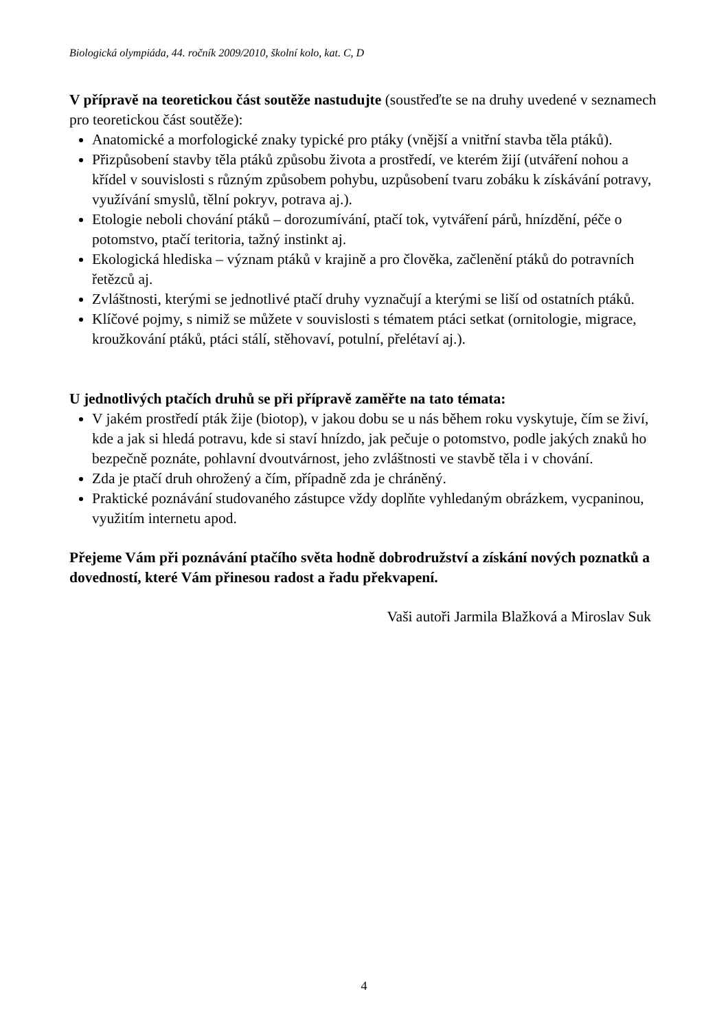Biologická olympiáda, 44. ročník 2009/2010, školní kolo, kat. C, D
V přípravě na teoretickou část soutěže nastudujte (soustřeďte se na druhy uvedené v seznamech pro teoretickou část soutěže):
Anatomické a morfologické znaky typické pro ptáky (vnější a vnitřní stavba těla ptáků).
Přizpůsobení stavby těla ptáků způsobu života a prostředí, ve kterém žijí (utváření nohou a křídel v souvislosti s různým způsobem pohybu, uzpůsobení tvaru zobáku k získávání potravy, využívání smyslů, tělní pokryv, potrava aj.).
Etologie neboli chování ptáků – dorozumívání, ptačí tok, vytváření párů, hnízdění, péče o potomstvo, ptačí teritoria, tažný instinkt aj.
Ekologická hlediska – význam ptáků v krajině a pro člověka, začlenění ptáků do potravních řetězců aj.
Zvláštnosti, kterými se jednotlivé ptačí druhy vyznačují a kterými se liší od ostatních ptáků.
Klíčové pojmy, s nimiž se můžete v souvislosti s tématem ptáci setkat (ornitologie, migrace, kroužkování ptáků, ptáci stálí, stěhovaví, potulní, přelétaví aj.).
U jednotlivých ptačích druhů se při přípravě zaměřte na tato témata:
V jakém prostředí pták žije (biotop), v jakou dobu se u nás během roku vyskytuje, čím se živí, kde a jak si hledá potravu, kde si staví hnízdo, jak pečuje o potomstvo, podle jakých znaků ho bezpečně poznáte, pohlavní dvoutvárnost, jeho zvláštnosti ve stavbě těla i v chování.
Zda je ptačí druh ohrožený a čím, případně zda je chráněný.
Praktické poznávání studovaného zástupce vždy doplňte vyhledaným obrázkem, vycpaninou, využitím internetu apod.
Přejeme Vám při poznávání ptačího světa hodně dobrodružství a získání nových poznatků a dovedností, které Vám přinesou radost a řadu překvapení.
Vaši autoři Jarmila Blažková a Miroslav Suk
4